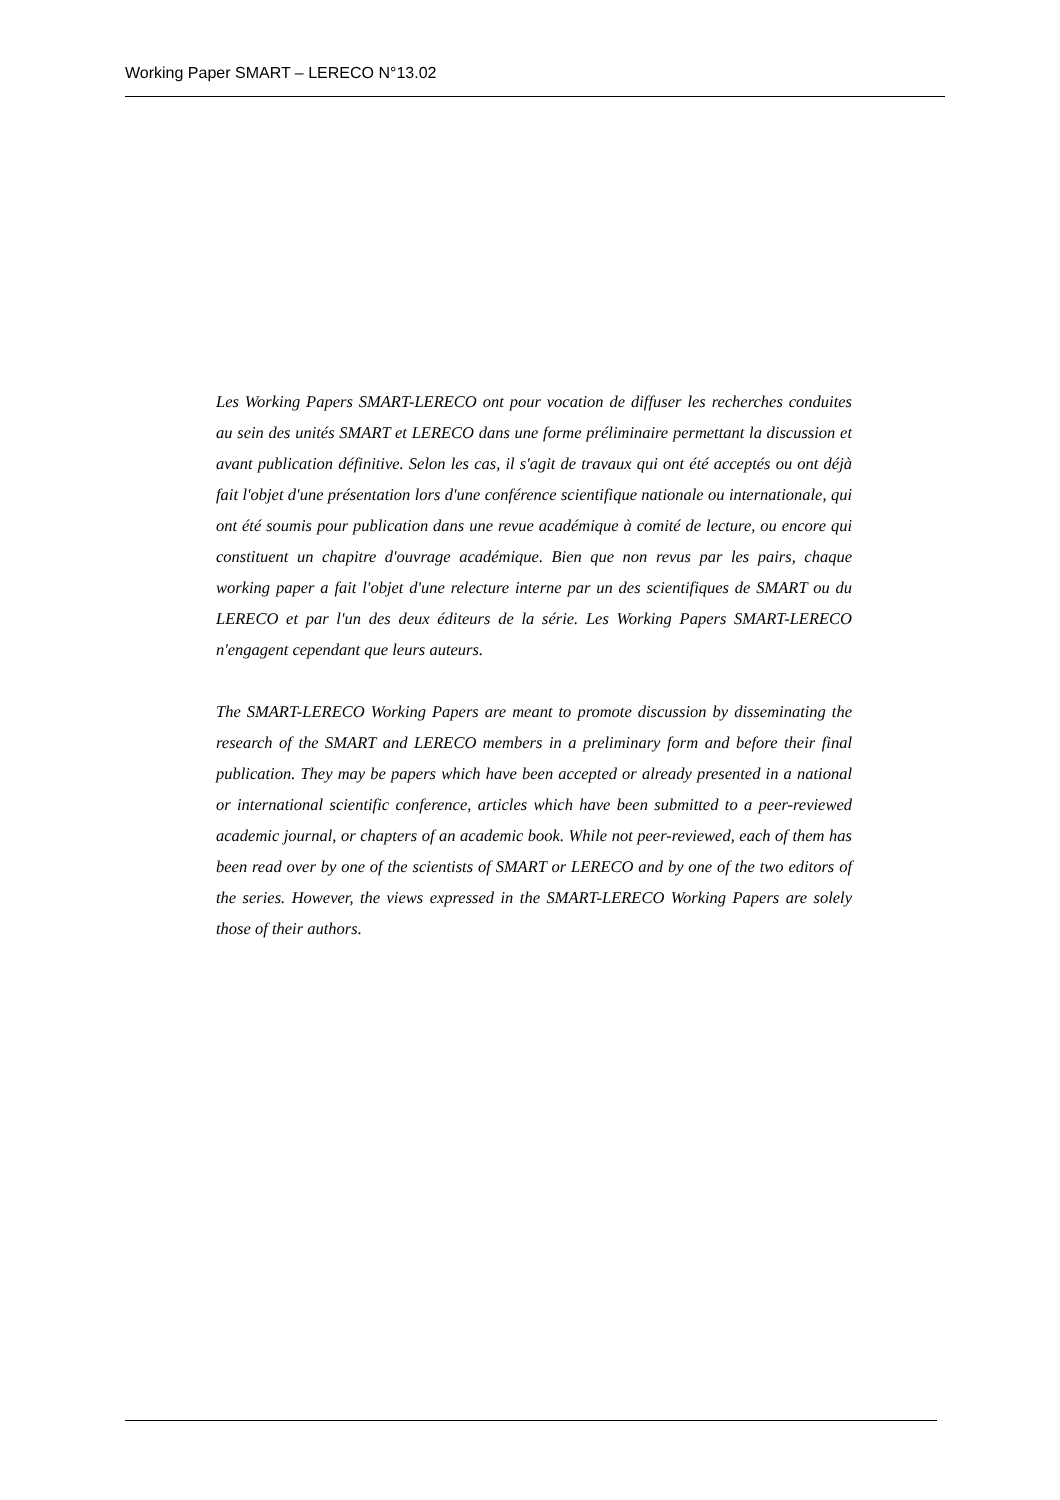Working Paper SMART – LERECO N°13.02
Les Working Papers SMART-LERECO ont pour vocation de diffuser les recherches conduites au sein des unités SMART et LERECO dans une forme préliminaire permettant la discussion et avant publication définitive. Selon les cas, il s'agit de travaux qui ont été acceptés ou ont déjà fait l'objet d'une présentation lors d'une conférence scientifique nationale ou internationale, qui ont été soumis pour publication dans une revue académique à comité de lecture, ou encore qui constituent un chapitre d'ouvrage académique. Bien que non revus par les pairs, chaque working paper a fait l'objet d'une relecture interne par un des scientifiques de SMART ou du LERECO et par l'un des deux éditeurs de la série. Les Working Papers SMART-LERECO n'engagent cependant que leurs auteurs.
The SMART-LERECO Working Papers are meant to promote discussion by disseminating the research of the SMART and LERECO members in a preliminary form and before their final publication. They may be papers which have been accepted or already presented in a national or international scientific conference, articles which have been submitted to a peer-reviewed academic journal, or chapters of an academic book. While not peer-reviewed, each of them has been read over by one of the scientists of SMART or LERECO and by one of the two editors of the series. However, the views expressed in the SMART-LERECO Working Papers are solely those of their authors.